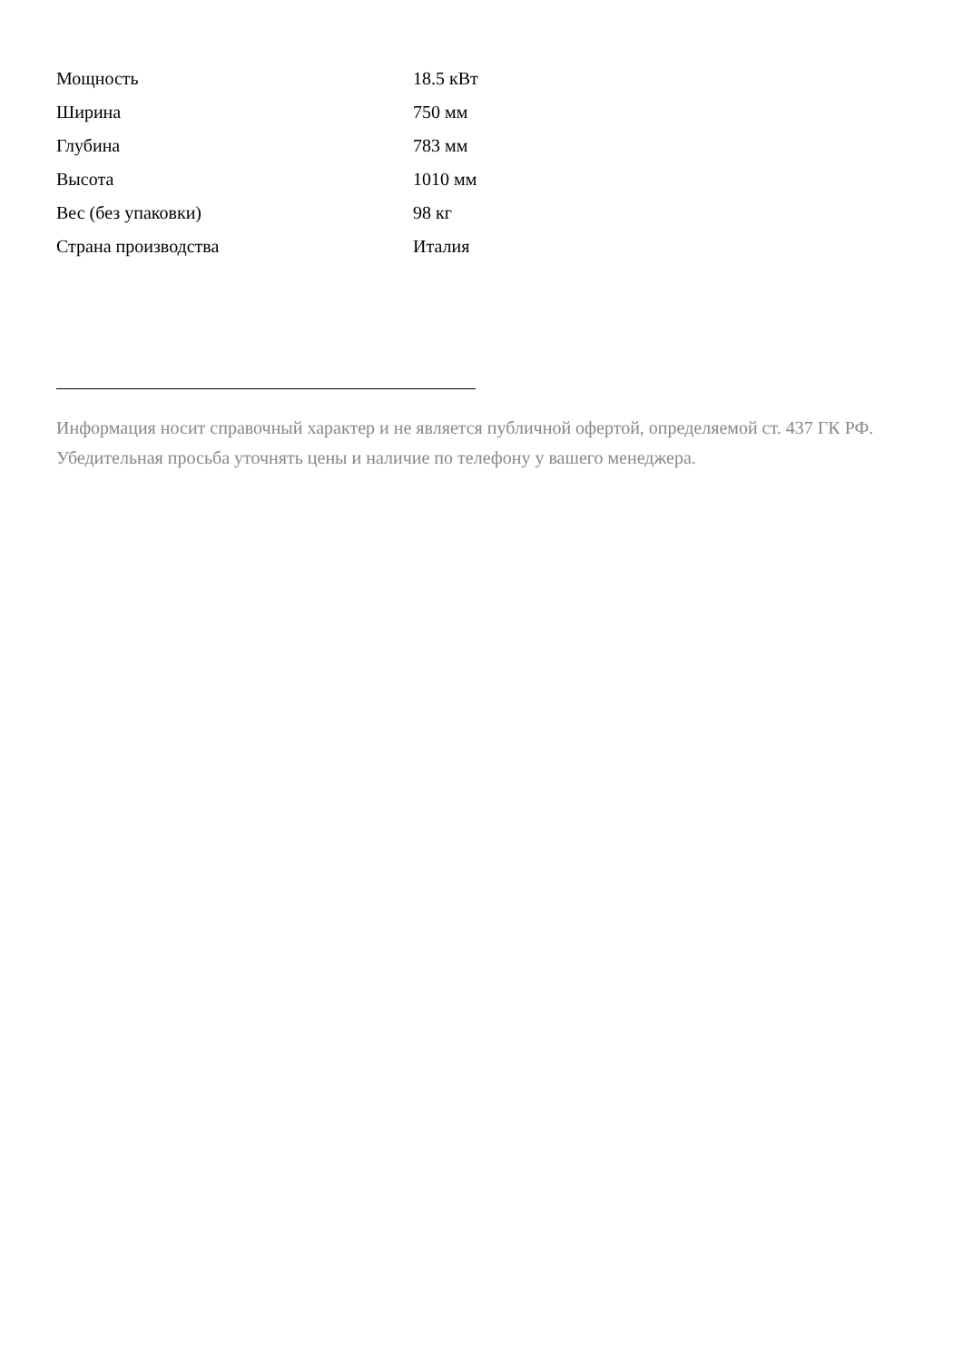| Мощность | 18.5 кВт |
| Ширина | 750 мм |
| Глубина | 783 мм |
| Высота | 1010 мм |
| Вес (без упаковки) | 98 кг |
| Страна производства | Италия |
Информация носит справочный характер и не является публичной офертой, определяемой ст. 437 ГК РФ. Убедительная просьба уточнять цены и наличие по телефону у вашего менеджера.